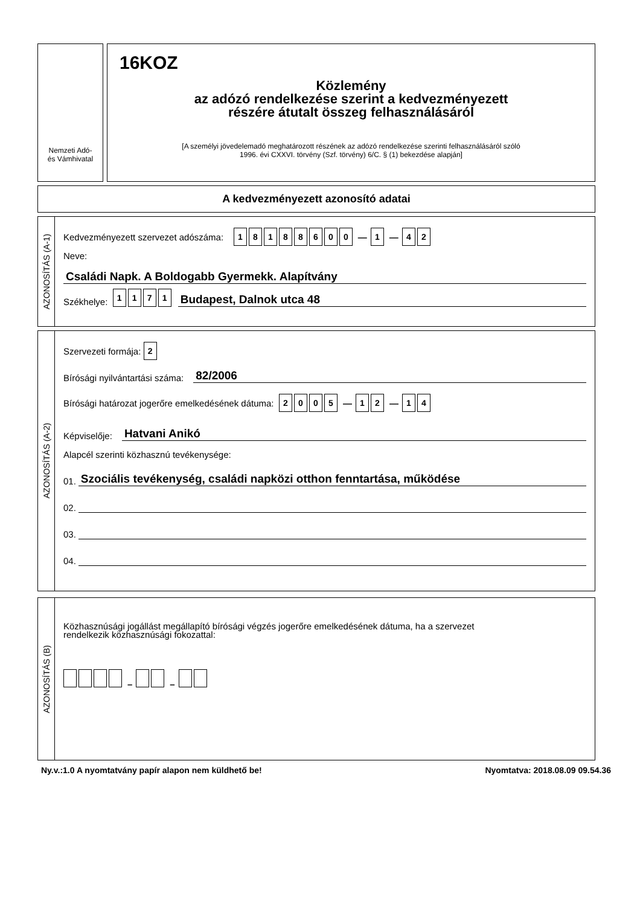Nemzeti Adó-
és Vámhivatal
16KOZ
Közlemény
az adózó rendelkezése szerint a kedvezményezett
részére átutalt összeg felhasználásáról
[A személyi jövedelemadó meghatározott részének az adózó rendelkezése szerinti felhasználásáról szóló
1996. évi CXXVI. törvény (Szf. törvény) 6/C. § (1) bekezdése alapján]
A kedvezményezett azonosító adatai
AZONOSÍTÁS (A-1)
Kedvezményezett szervezet adószáma: 18188600 — 1 — 42
Neve:
Családi Napk. A Boldogabb Gyermekk. Alapítvány
Székhelye: 1171 Budapest, Dalnok utca 48
AZONOSÍTÁS (A-2)
Szervezeti formája: 2
Bírósági nyilvántartási száma: 82/2006
Bírósági határozat jogerőre emelkedésének dátuma: 2005 — 12 — 14
Képviselője: Hatvani Anikó
Alapcél szerinti közhasznú tevékenysége:
01. Szociális tevékenység, családi napközi otthon fenntartása, működése
02.
03.
04.
AZONOSÍTÁS (B)
Közhasznúsági jogállást megállapító bírósági végzés jogerőre emelkedésének dátuma, ha a szervezet
rendelkezik közhasznúsági fokozattal:
– –
Ny.v.:1.0 A nyomtatvány papír alapon nem küldhető be! Nyomtatva: 2018.08.09 09.54.36